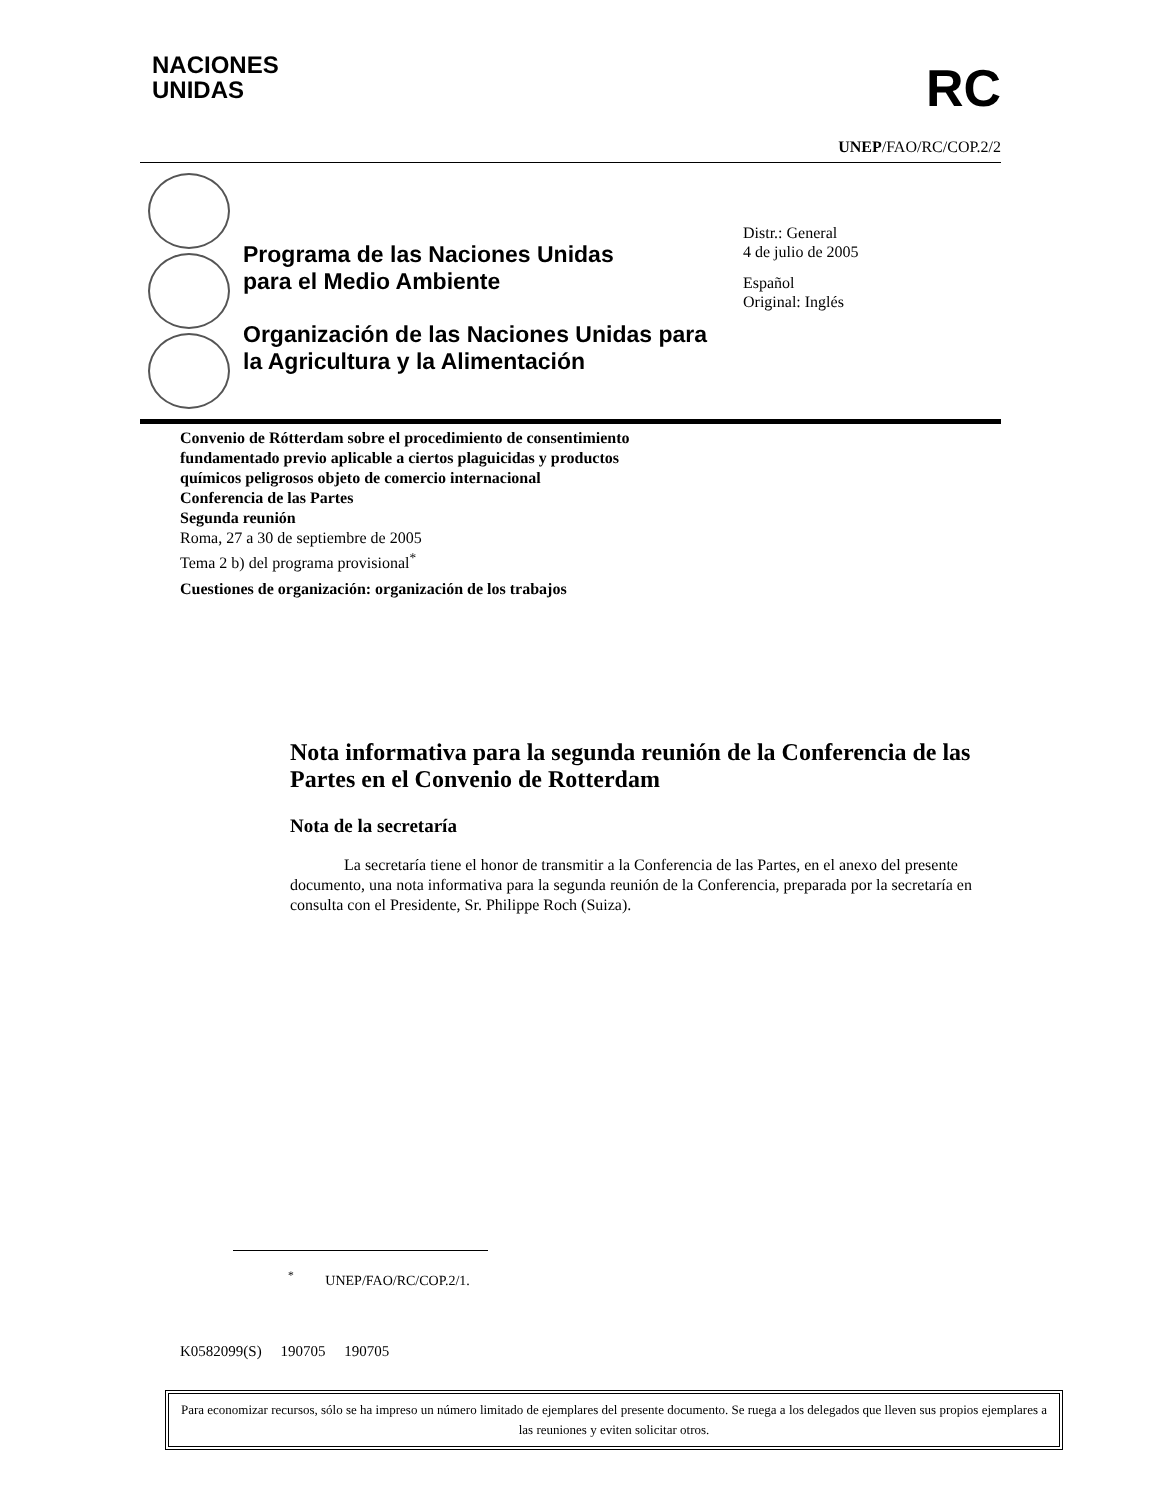NACIONES
UNIDAS
RC
UNEP/FAO/RC/COP.2/2
Programa de las Naciones Unidas
para el Medio Ambiente
Organización de las Naciones Unidas para
la Agricultura y la Alimentación
Distr.: General
4 de julio de 2005
Español
Original: Inglés
Convenio de Rótterdam sobre el procedimiento de consentimiento
fundamentado previo aplicable a ciertos plaguicidas y productos
químicos peligrosos objeto de comercio internacional
Conferencia de las Partes
Segunda reunión
Roma, 27 a 30 de septiembre de 2005
Tema 2 b) del programa provisional<sup>*</sup>
Cuestiones de organización: organización de los trabajos
Nota informativa para la segunda reunión de la Conferencia de las Partes en el Convenio de Rotterdam
Nota de la secretaría
La secretaría tiene el honor de transmitir a la Conferencia de las Partes, en el anexo del presente documento, una nota informativa para la segunda reunión de la Conferencia, preparada por la secretaría en consulta con el Presidente, Sr. Philippe Roch (Suiza).
<sup>*</sup> UNEP/FAO/RC/COP.2/1.
K0582099(S) 190705 190705
Para economizar recursos, sólo se ha impreso un número limitado de ejemplares del presente documento. Se ruega a los delegados que lleven sus propios ejemplares a las reuniones y eviten solicitar otros.